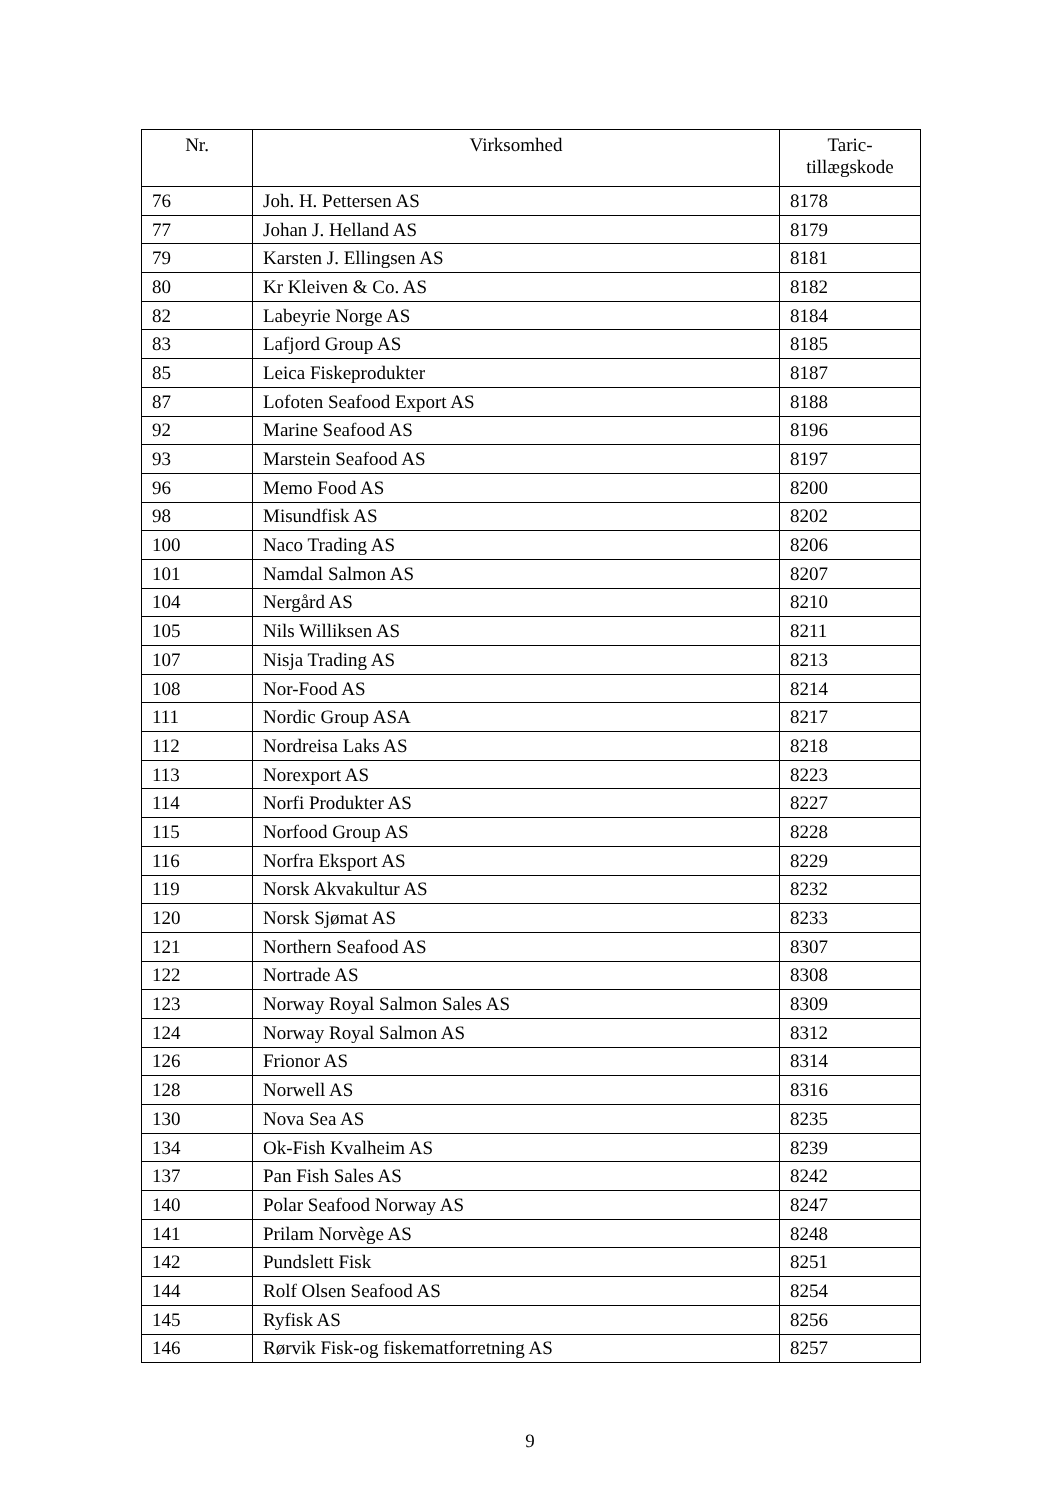| Nr. | Virksomhed | Taric- tillægskode |
| --- | --- | --- |
| 76 | Joh. H. Pettersen AS | 8178 |
| 77 | Johan J. Helland AS | 8179 |
| 79 | Karsten J. Ellingsen AS | 8181 |
| 80 | Kr Kleiven & Co. AS | 8182 |
| 82 | Labeyrie Norge AS | 8184 |
| 83 | Lafjord Group AS | 8185 |
| 85 | Leica Fiskeprodukter | 8187 |
| 87 | Lofoten Seafood Export AS | 8188 |
| 92 | Marine Seafood AS | 8196 |
| 93 | Marstein Seafood AS | 8197 |
| 96 | Memo Food AS | 8200 |
| 98 | Misundfisk AS | 8202 |
| 100 | Naco Trading AS | 8206 |
| 101 | Namdal Salmon AS | 8207 |
| 104 | Nergård AS | 8210 |
| 105 | Nils Williksen AS | 8211 |
| 107 | Nisja Trading AS | 8213 |
| 108 | Nor-Food AS | 8214 |
| 111 | Nordic Group ASA | 8217 |
| 112 | Nordreisa Laks AS | 8218 |
| 113 | Norexport AS | 8223 |
| 114 | Norfi Produkter AS | 8227 |
| 115 | Norfood Group AS | 8228 |
| 116 | Norfra Eksport AS | 8229 |
| 119 | Norsk Akvakultur AS | 8232 |
| 120 | Norsk Sjømat AS | 8233 |
| 121 | Northern Seafood AS | 8307 |
| 122 | Nortrade AS | 8308 |
| 123 | Norway Royal Salmon Sales AS | 8309 |
| 124 | Norway Royal Salmon AS | 8312 |
| 126 | Frionor AS | 8314 |
| 128 | Norwell AS | 8316 |
| 130 | Nova Sea AS | 8235 |
| 134 | Ok-Fish Kvalheim AS | 8239 |
| 137 | Pan Fish Sales AS | 8242 |
| 140 | Polar Seafood Norway AS | 8247 |
| 141 | Prilam Norvège AS | 8248 |
| 142 | Pundslett Fisk | 8251 |
| 144 | Rolf Olsen Seafood AS | 8254 |
| 145 | Ryfisk AS | 8256 |
| 146 | Rørvik Fisk-og fiskematforretning AS | 8257 |
9